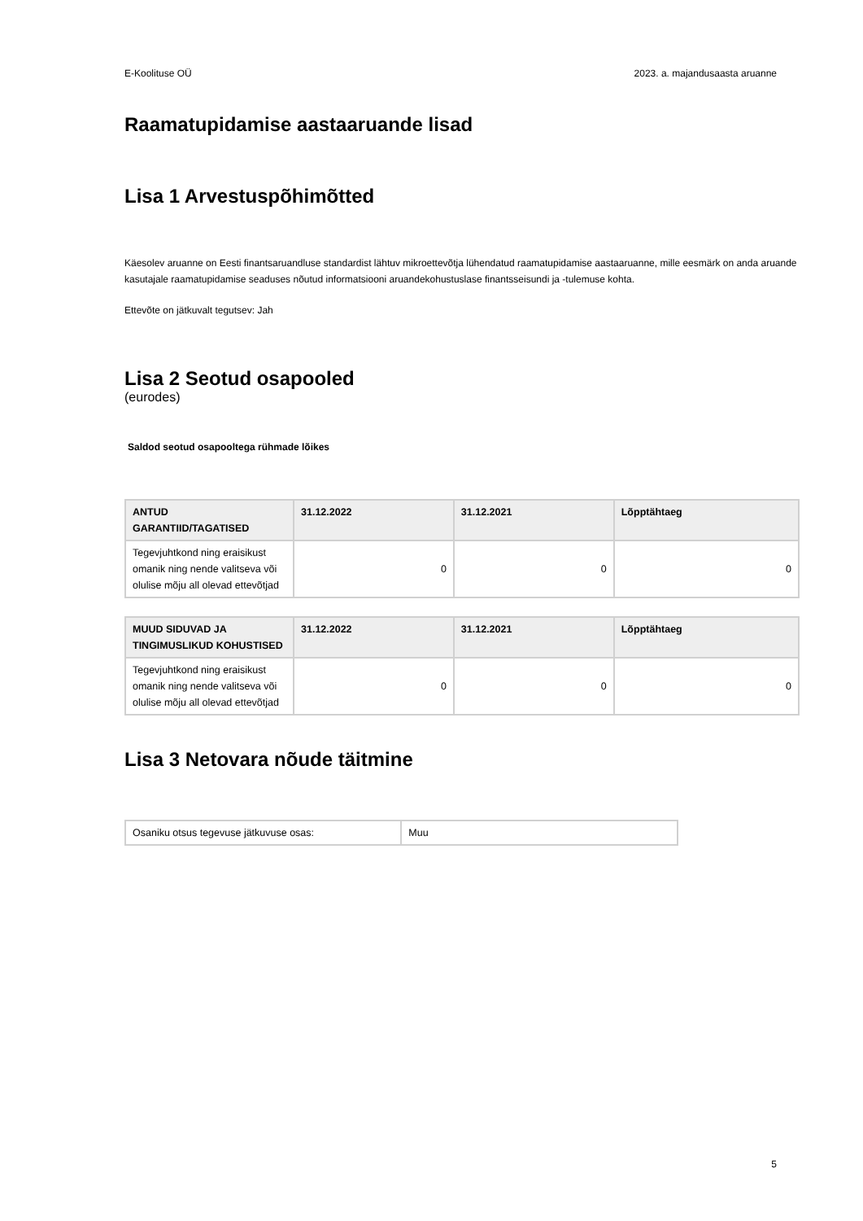E-Koolituse OÜ 2023. a. majandusaasta aruanne
Raamatupidamise aastaaruande lisad
Lisa 1 Arvestuspõhimõtted
Käesolev aruanne on Eesti finantsaruandluse standardist lähtuv mikroettevõtja lühendatud raamatupidamise aastaaruanne, mille eesmärk on anda aruande kasutajale raamatupidamise seaduses nõutud informatsiooni aruandekohustuslase finantsseisundi ja -tulemuse kohta.
Ettevõte on jätkuvalt tegutsev: Jah
Lisa 2 Seotud osapooled
(eurodes)
Saldod seotud osapooltega rühmade lõikes
| ANTUD GARANTIID/TAGATISED | 31.12.2022 | 31.12.2021 | Lõpptähtaeg |
| --- | --- | --- | --- |
| Tegevjuhtkond ning eraisikust omanik ning nende valitseva või olulise mõju all olevad ettevõtjad | 0 | 0 | 0 |
| MUUD SIDUVAD JA TINGIMUSLIKUD KOHUSTISED | 31.12.2022 | 31.12.2021 | Lõpptähtaeg |
| --- | --- | --- | --- |
| Tegevjuhtkond ning eraisikust omanik ning nende valitseva või olulise mõju all olevad ettevõtjad | 0 | 0 | 0 |
Lisa 3 Netovara nõude täitmine
| Osaniku otsus tegevuse jätkuvuse osas: | Muu |
5